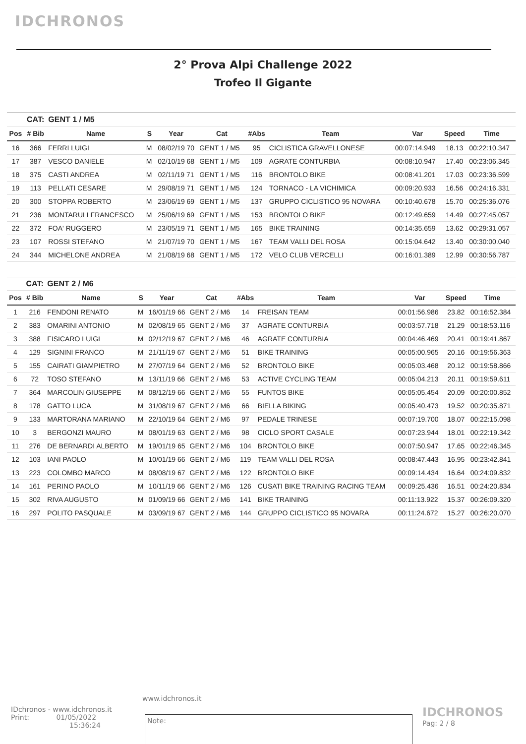IDCHRONOS
2° Prova Alpi Challenge 2022
Trofeo Il Gigante
| | CAT: | GENT 1 / M5 | | | | | | | | |
| Pos | # Bib | Name | S | Year | Cat | #Abs | Team | Var | Speed | Time |
| 16 | 366 | FERRI LUIGI | M | 08/02/19 70 | GENT 1 / M5 | 95 | CICLISTICA GRAVELLONESE | 00:07:14.949 | 18.13 | 00:22:10.347 |
| 17 | 387 | VESCO DANIELE | M | 02/10/19 68 | GENT 1 / M5 | 109 | AGRATE CONTURBIA | 00:08:10.947 | 17.40 | 00:23:06.345 |
| 18 | 375 | CASTI ANDREA | M | 02/11/19 71 | GENT 1 / M5 | 116 | BRONTOLO BIKE | 00:08:41.201 | 17.03 | 00:23:36.599 |
| 19 | 113 | PELLATI CESARE | M | 29/08/19 71 | GENT 1 / M5 | 124 | TORNACO - LA VICHIMICA | 00:09:20.933 | 16.56 | 00:24:16.331 |
| 20 | 300 | STOPPA ROBERTO | M | 23/06/19 69 | GENT 1 / M5 | 137 | GRUPPO CICLISTICO 95 NOVARA | 00:10:40.678 | 15.70 | 00:25:36.076 |
| 21 | 236 | MONTARULI FRANCESCO | M | 25/06/19 69 | GENT 1 / M5 | 153 | BRONTOLO BIKE | 00:12:49.659 | 14.49 | 00:27:45.057 |
| 22 | 372 | FOA' RUGGERO | M | 23/05/19 71 | GENT 1 / M5 | 165 | BIKE TRAINING | 00:14:35.659 | 13.62 | 00:29:31.057 |
| 23 | 107 | ROSSI STEFANO | M | 21/07/19 70 | GENT 1 / M5 | 167 | TEAM VALLI DEL ROSA | 00:15:04.642 | 13.40 | 00:30:00.040 |
| 24 | 344 | MICHELONE ANDREA | M | 21/08/19 68 | GENT 1 / M5 | 172 | VELO CLUB VERCELLI | 00:16:01.389 | 12.99 | 00:30:56.787 |
| | CAT: | GENT 2 / M6 | | | | | | | | |
| Pos | # Bib | Name | S | Year | Cat | #Abs | Team | Var | Speed | Time |
| 1 | 216 | FENDONI RENATO | M | 16/01/19 66 | GENT 2 / M6 | 14 | FREISAN TEAM | 00:01:56.986 | 23.82 | 00:16:52.384 |
| 2 | 383 | OMARINI ANTONIO | M | 02/08/19 65 | GENT 2 / M6 | 37 | AGRATE CONTURBIA | 00:03:57.718 | 21.29 | 00:18:53.116 |
| 3 | 388 | FISICARO LUIGI | M | 02/12/19 67 | GENT 2 / M6 | 46 | AGRATE CONTURBIA | 00:04:46.469 | 20.41 | 00:19:41.867 |
| 4 | 129 | SIGNINI FRANCO | M | 21/11/19 67 | GENT 2 / M6 | 51 | BIKE TRAINING | 00:05:00.965 | 20.16 | 00:19:56.363 |
| 5 | 155 | CAIRATI GIAMPIETRO | M | 27/07/19 64 | GENT 2 / M6 | 52 | BRONTOLO BIKE | 00:05:03.468 | 20.12 | 00:19:58.866 |
| 6 | 72 | TOSO STEFANO | M | 13/11/19 66 | GENT 2 / M6 | 53 | ACTIVE CYCLING TEAM | 00:05:04.213 | 20.11 | 00:19:59.611 |
| 7 | 364 | MARCOLIN GIUSEPPE | M | 08/12/19 66 | GENT 2 / M6 | 55 | FUNTOS BIKE | 00:05:05.454 | 20.09 | 00:20:00.852 |
| 8 | 178 | GATTO LUCA | M | 31/08/19 67 | GENT 2 / M6 | 66 | BIELLA BIKING | 00:05:40.473 | 19.52 | 00:20:35.871 |
| 9 | 133 | MARTORANA MARIANO | M | 22/10/19 64 | GENT 2 / M6 | 97 | PEDALE TRINESE | 00:07:19.700 | 18.07 | 00:22:15.098 |
| 10 | 3 | BERGONZI MAURO | M | 08/01/19 63 | GENT 2 / M6 | 98 | CICLO SPORT CASALE | 00:07:23.944 | 18.01 | 00:22:19.342 |
| 11 | 276 | DE BERNARDI ALBERTO | M | 19/01/19 65 | GENT 2 / M6 | 104 | BRONTOLO BIKE | 00:07:50.947 | 17.65 | 00:22:46.345 |
| 12 | 103 | IANI PAOLO | M | 10/01/19 66 | GENT 2 / M6 | 119 | TEAM VALLI DEL ROSA | 00:08:47.443 | 16.95 | 00:23:42.841 |
| 13 | 223 | COLOMBO MARCO | M | 08/08/19 67 | GENT 2 / M6 | 122 | BRONTOLO BIKE | 00:09:14.434 | 16.64 | 00:24:09.832 |
| 14 | 161 | PERINO PAOLO | M | 10/11/19 66 | GENT 2 / M6 | 126 | CUSATI BIKE TRAINING RACING TEAM | 00:09:25.436 | 16.51 | 00:24:20.834 |
| 15 | 302 | RIVA AUGUSTO | M | 01/09/19 66 | GENT 2 / M6 | 141 | BIKE TRAINING | 00:11:13.922 | 15.37 | 00:26:09.320 |
| 16 | 297 | POLITO PASQUALE | M | 03/09/19 67 | GENT 2 / M6 | 144 | GRUPPO CICLISTICO 95 NOVARA | 00:11:24.672 | 15.27 | 00:26:20.070 |
www.idchronos.it
IDchronos - www.idchronos.it
Print: 01/05/2022
15:36:24
Note:
IDCHRONOS
Pag: 2 / 8